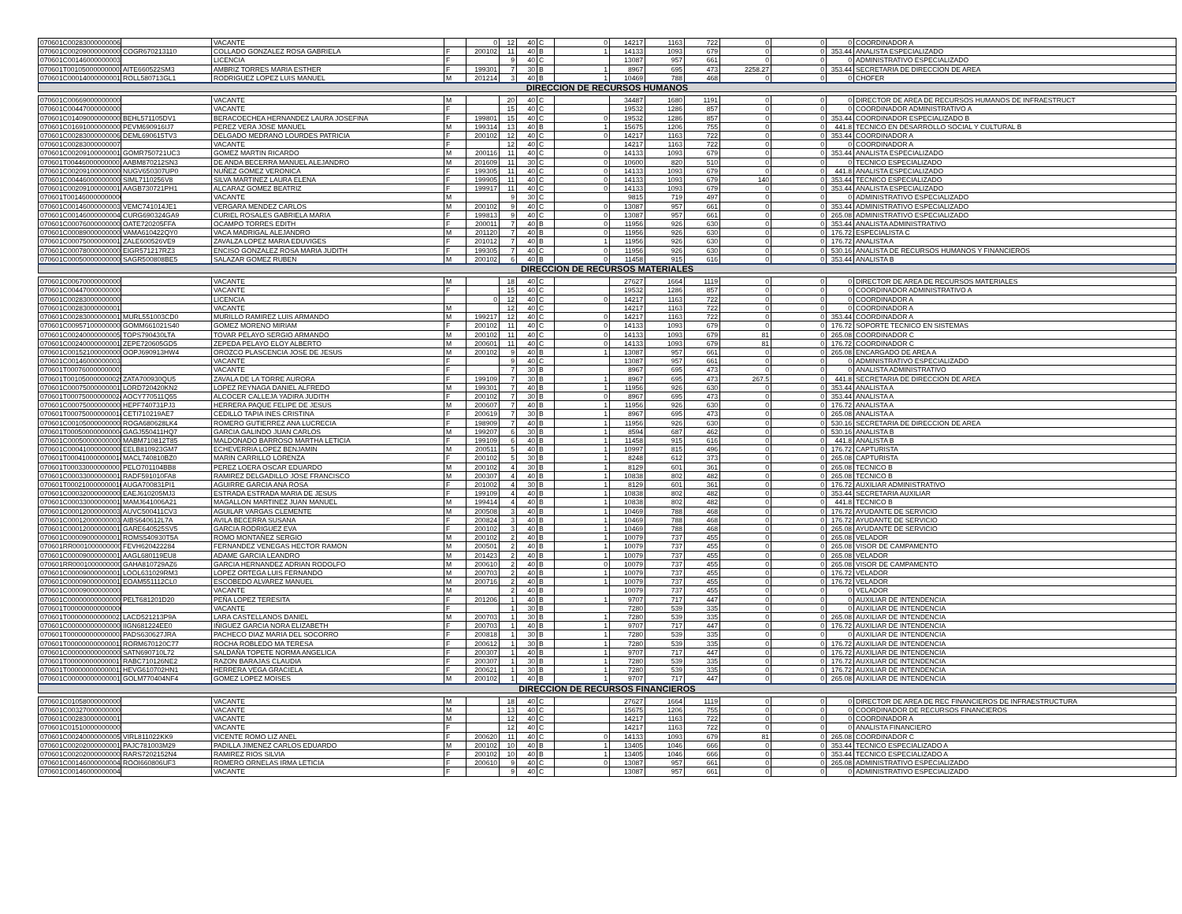| 070601C002830000000067 | | VACANTE | | 0 | 12 | 40 | C | 0 | 14217 | 1163 | 722 | 0 | 0 | 0 | COORDINADOR A |
| 070601C002090000000001 | COGR670213110 | COLLADO GONZALEZ ROSA GABRIELA | F | 200102 | 11 | 40 | B | 1 | 14133 | 1093 | 679 | 0 | 0 | 353.44 | ANALISTA ESPECIALIZADO |
| 070601C001460000000039 | | LICENCIA | F | | 9 | 40 | C | | 13087 | 957 | 661 | 0 | 0 | 0 | ADMINISTRATIVO ESPECIALIZADO |
| 070601T001050000000003 | AITE660522SM3 | AMBRIZ TORRES MARIA ESTHER | F | 199301 | 7 | 30 | B | 1 | 8967 | 695 | 473 | 2258.27 | 0 | 353.44 | SECRETARIA DE DIRECCION DE AREA |
| 070601C000140000000016 | ROLL580713GL1 | RODRIGUEZ LOPEZ LUIS MANUEL | M | 201214 | 3 | 40 | B | 1 | 10469 | 788 | 468 | 0 | 0 | 0 | CHOFER |
| DIRECCION DE RECURSOS HUMANOS | | | | | | | | | | | | | | | |
| 070601C006690000000001 | | VACANTE | M | | 20 | 40 | C | | 34487 | 1680 | 1191 | 0 | 0 | 0 | DIRECTOR DE AREA DE RECURSOS HUMANOS DE INFRAESTRUCT |
| 070601C004470000000001 | | VACANTE | F | | 15 | 40 | C | | 19532 | 1286 | 857 | 0 | 0 | 0 | COORDINADOR ADMINISTRATIVO A |
| 070601C014090000000001 | BEHL571105DV1 | BERACOECHEA HERNANDEZ LAURA JOSEFINA | F | 199801 | 15 | 40 | C | 0 | 19532 | 1286 | 857 | 0 | 0 | 353.44 | COORDINADOR ESPECIALIZADO B |
| 070601C016910000000001 | PEVM690916IJ7 | PEREZ VERA JOSE MANUEL | M | 199314 | 13 | 40 | B | 1 | 15675 | 1206 | 755 | 0 | 0 | 441.8 | TECNICO EN DESARROLLO SOCIAL Y CULTURAL B |
| 070601C002830000000068 | DEML690615TV3 | DELGADO MEDRANO LOURDES PATRICIA | F | 200102 | 12 | 40 | C | 0 | 14217 | 1163 | 722 | 0 | 0 | 353.44 | COORDINADOR A |
| 070601C002830000000070 | | VACANTE | F | | 12 | 40 | C | | 14217 | 1163 | 722 | 0 | 0 | 0 | COORDINADOR A |
| 070601C002091000000018 | GOMR750721UC3 | GOMEZ MARTIN RICARDO | M | 200116 | 11 | 40 | C | 0 | 14133 | 1093 | 679 | 0 | 0 | 353.44 | ANALISTA ESPECIALIZADO |
| 070601T004460000000001 | AABM870212SN3 | DE ANDA BECERRA MANUEL ALEJANDRO | M | 201609 | 11 | 30 | C | 0 | 10600 | 820 | 510 | 0 | 0 | 0 | TECNICO ESPECIALIZADO |
| 070601C002091000000004 | NUGV650307UP0 | NUÑEZ GOMEZ VERONICA | F | 199305 | 11 | 40 | C | 0 | 14133 | 1093 | 679 | 0 | 0 | 441.8 | ANALISTA ESPECIALIZADO |
| 070601C004460000000003 | SIML7110256V8 | SILVA MARTINEZ LAURA ELENA | F | 199905 | 11 | 40 | C | 0 | 14133 | 1093 | 679 | 140 | 0 | 353.44 | TECNICO ESPECIALIZADO |
| 070601C002091000000017 | AAGB730721PH1 | ALCARAZ GOMEZ BEATRIZ | F | 199917 | 11 | 40 | C | 0 | 14133 | 1093 | 679 | 0 | 0 | 353.44 | ANALISTA ESPECIALIZADO |
| 070601T001460000000006 | | VACANTE | M | | 9 | 30 | C | | 9815 | 719 | 497 | 0 | 0 | 0 | ADMINISTRATIVO ESPECIALIZADO |
| 070601C001460000000036 | VEMC741014JE1 | VERGARA MENDEZ CARLOS | M | 200102 | 9 | 40 | C | 0 | 13087 | 957 | 661 | 0 | 0 | 353.44 | ADMINISTRATIVO ESPECIALIZADO |
| 070601C001460000000043 | CURG690324GA9 | CURIEL ROSALES GABRIELA MARIA | F | 199813 | 9 | 40 | C | 0 | 13087 | 957 | 661 | 0 | 0 | 265.08 | ADMINISTRATIVO ESPECIALIZADO |
| 070601C000760000000002 | OATE720205FFA | OCAMPO TORRES EDITH | F | 200011 | 7 | 40 | B | 0 | 11956 | 926 | 630 | 0 | 0 | 353.44 | ANALISTA ADMINISTRATIVO |
| 070601C000890000000001 | VAMA610422QY0 | VACA MADRIGAL ALEJANDRO | M | 201120 | 7 | 40 | B | 0 | 11956 | 926 | 630 | 0 | 0 | 176.72 | ESPECIALISTA C |
| 070601C000750000000013 | ZALE600526VE9 | ZAVALZA LOPEZ MARIA EDUVIGES | F | 201012 | 7 | 40 | B | 1 | 11956 | 926 | 630 | 0 | 0 | 176.72 | ANALISTA A |
| 070601C000780000000001 | EIGR571217RZ3 | ENCISO GONZALEZ ROSA MARIA JUDITH | F | 199305 | 7 | 40 | C | 0 | 11956 | 926 | 630 | 0 | 0 | 530.16 | ANALISTA DE RECURSOS HUMANOS Y FINANCIEROS |
| 070601C000500000000002 | SAGR500808BE5 | SALAZAR GOMEZ RUBEN | M | 200102 | 6 | 40 | B | 0 | 11458 | 915 | 616 | 0 | 0 | 353.44 | ANALISTA B |
| DIRECCION DE RECURSOS MATERIALES | | | | | | | | | | | | | | | |
| 070601C006700000000001 | | VACANTE | M | | 18 | 40 | C | | 27627 | 1664 | 1119 | 0 | 0 | 0 | DIRECTOR DE AREA DE RECURSOS MATERIALES |
| 070601C004470000000002 | | VACANTE | F | | 15 | 40 | C | | 19532 | 1286 | 857 | 0 | 0 | 0 | COORDINADOR ADMINISTRATIVO A |
| 070601C002830000000009 | | LICENCIA | | 0 | 12 | 40 | C | 0 | 14217 | 1163 | 722 | 0 | 0 | 0 | COORDINADOR A |
| 070601C002830000000018 | | VACANTE | M | | 12 | 40 | C | | 14217 | 1163 | 722 | 0 | 0 | 0 | COORDINADOR A |
| 070601C002830000000011 | MURL551003CD0 | MURILLO RAMIREZ LUIS ARMANDO | M | 199217 | 12 | 40 | C | 0 | 14217 | 1163 | 722 | 0 | 0 | 353.44 | COORDINADOR A |
| 070601C009571000000006 | GOMM661021S40 | GOMEZ MORENO MIRIAM | F | 200102 | 11 | 40 | C | 0 | 14133 | 1093 | 679 | 0 | 0 | 176.72 | SOPORTE TECNICO EN SISTEMAS |
| 070601C002400000000050 | TOPS790430LTA | TOVAR PELAYO SERGIO ARMANDO | M | 200102 | 11 | 40 | C | 0 | 14133 | 1093 | 679 | 81 | 0 | 265.08 | COORDINADOR C |
| 070601C002400000000014 | ZEPE720605GD5 | ZEPEDA PELAYO ELOY ALBERTO | M | 200601 | 11 | 40 | C | 0 | 14133 | 1093 | 679 | 81 | 0 | 176.72 | COORDINADOR C |
| 070601C001521000000001 | OOPJ690913HW4 | OROZCO PLASCENCIA JOSE DE JESUS | M | 200102 | 9 | 40 | B | 1 | 13087 | 957 | 661 | 0 | 0 | 265.08 | ENCARGADO DE AREA A |
| 070601C001460000000037 | | VACANTE | F | | 9 | 40 | C | | 13087 | 957 | 661 | 0 | 0 | 0 | ADMINISTRATIVO ESPECIALIZADO |
| 070601T000760000000002 | | VACANTE | F | | 7 | 30 | B | | 8967 | 695 | 473 | 0 | 0 | 0 | ANALISTA ADMINISTRATIVO |
| 070601T001050000000029 | ZATA700930QU5 | ZAVALA DE LA TORRE AURORA | F | 199109 | 7 | 30 | B | 1 | 8967 | 695 | 473 | 267.5 | 0 | 441.8 | SECRETARIA DE DIRECCION DE AREA |
| 070601C000750000000010 | LORD720420KN2 | LOPEZ REYNAGA DANIEL ALFREDO | M | 199301 | 7 | 40 | B | 1 | 11956 | 926 | 630 | 0 | 0 | 353.44 | ANALISTA A |
| 070601T000750000000024 | AOCY770511Q55 | ALCOCER CALLEJA YADIRA JUDITH | F | 200102 | 7 | 30 | B | 0 | 8967 | 695 | 473 | 0 | 0 | 353.44 | ANALISTA A |
| 070601C000750000000006 | HEPF740731PJ3 | HERRERA PAQUE FELIPE DE JESUS | M | 200607 | 7 | 40 | B | 1 | 11956 | 926 | 630 | 0 | 0 | 176.72 | ANALISTA A |
| 070601T000750000000014 | CETI710219AE7 | CEDILLO TAPIA INES CRISTINA | F | 200619 | 7 | 30 | B | 1 | 8967 | 695 | 473 | 0 | 0 | 265.08 | ANALISTA A |
| 070601C001050000000002 | ROGA680628LK4 | ROMERO GUTIERREZ ANA LUCRECIA | F | 198909 | 7 | 40 | B | 1 | 11956 | 926 | 630 | 0 | 0 | 530.16 | SECRETARIA DE DIRECCION DE AREA |
| 070601T000500000000004 | GAGJ550411HQ7 | GARCIA GALINDO JUAN CARLOS | M | 199207 | 6 | 30 | B | 1 | 8594 | 687 | 462 | 0 | 0 | 530.16 | ANALISTA B |
| 070601C000500000000009 | MABM710812T85 | MALDONADO BARROSO MARTHA LETICIA | F | 199109 | 6 | 40 | B | 1 | 11458 | 915 | 616 | 0 | 0 | 441.8 | ANALISTA B |
| 070601C000410000000008 | EELB810923GM7 | ECHEVERRIA LOPEZ BENJAMIN | M | 200511 | 5 | 40 | B | 1 | 10997 | 815 | 496 | 0 | 0 | 176.72 | CAPTURISTA |
| 070601T000410000000014 | MACL740810BZ0 | MARIN CARRILLO LORENZA | F | 200102 | 5 | 30 | B | 1 | 8248 | 612 | 373 | 0 | 0 | 265.08 | CAPTURISTA |
| 070601T000330000000001 | PELO701104BB8 | PEREZ LOERA OSCAR EDUARDO | M | 200102 | 4 | 30 | B | 1 | 8129 | 601 | 361 | 0 | 0 | 265.08 | TECNICO B |
| 070601C000330000000011 | RADF591010FA8 | RAMIREZ DELGADILLO JOSE FRANCISCO | M | 200307 | 4 | 40 | B | 1 | 10838 | 802 | 482 | 0 | 0 | 265.08 | TECNICO B |
| 070601T000210000000010 | AUGA700831PI1 | AGUIRRE GARCIA ANA ROSA | F | 201002 | 4 | 30 | B | 1 | 8129 | 601 | 361 | 0 | 0 | 176.72 | AUXILIAR ADMINISTRATIVO |
| 070601C000320000000009 | EAEJ610205MJ3 | ESTRADA ESTRADA MARIA DE JESUS | F | 199109 | 4 | 40 | B | 1 | 10838 | 802 | 482 | 0 | 0 | 353.44 | SECRETARIA AUXILIAR |
| 070601C000330000000010 | MAMJ641006A21 | MAGALLON MARTINEZ JUAN MANUEL | M | 199414 | 4 | 40 | B | 1 | 10838 | 802 | 482 | 0 | 0 | 441.8 | TECNICO B |
| 070601C000120000000037 | AUVC500411CV3 | AGUILAR VARGAS CLEMENTE | M | 200508 | 3 | 40 | B | 1 | 10469 | 788 | 468 | 0 | 0 | 176.72 | AYUDANTE DE SERVICIO |
| 070601C000120000000033 | AIBS640612L7A | AVILA BECERRA SUSANA | F | 200824 | 3 | 40 | B | 1 | 10469 | 788 | 468 | 0 | 0 | 176.72 | AYUDANTE DE SERVICIO |
| 070601C000120000000018 | GARE640525SV5 | GARCIA RODRIGUEZ EVA | F | 200102 | 3 | 40 | B | 1 | 10469 | 788 | 468 | 0 | 0 | 265.08 | AYUDANTE DE SERVICIO |
| 070601C000090000000010 | ROMS540930T5A | ROMO MONTAÑEZ SERGIO | M | 200102 | 2 | 40 | B | 1 | 10079 | 737 | 455 | 0 | 0 | 265.08 | VELADOR |
| 070601RR00010000000007 | FEVH620422284 | FERNANDEZ VENEGAS HECTOR RAMON | M | 200501 | 2 | 40 | B | 1 | 10079 | 737 | 455 | 0 | 0 | 265.08 | VISOR DE CAMPAMENTO |
| 070601C000090000000017 | AAGL680119EU8 | ADAME GARCIA LEANDRO | M | 201423 | 2 | 40 | B | 1 | 10079 | 737 | 455 | 0 | 0 | 265.08 | VELADOR |
| 070601RR00010000000008 | GAHA810729AZ6 | GARCIA HERNANDEZ ADRIAN RODOLFO | M | 200610 | 2 | 40 | B | 0 | 10079 | 737 | 455 | 0 | 0 | 265.08 | VISOR DE CAMPAMENTO |
| 070601C000090000000013 | LOOL631029RM3 | LOPEZ ORTEGA LUIS FERNANDO | M | 200703 | 2 | 40 | B | 1 | 10079 | 737 | 455 | 0 | 0 | 176.72 | VELADOR |
| 070601C000090000000012 | EOAM551112CL0 | ESCOBEDO ALVAREZ MANUEL | M | 200716 | 2 | 40 | B | 1 | 10079 | 737 | 455 | 0 | 0 | 176.72 | VELADOR |
| 070601C000090000000002 | | VACANTE | M | | 2 | 40 | B | | 10079 | 737 | 455 | 0 | 0 | 0 | VELADOR |
| 070601C000000000000001 | PELT681201D20 | PEÑA LOPEZ TERESITA | F | 201206 | 1 | 40 | B | 1 | 9707 | 717 | 447 | 0 | 0 | 0 | AUXILIAR DE INTENDENCIA |
| 070601T000000000000006 | | VACANTE | F | | 1 | 30 | B | | 7280 | 539 | 335 | 0 | 0 | 0 | AUXILIAR DE INTENDENCIA |
| 070601T000000000000023 | LACD521213P9A | LARA CASTELLANOS DANIEL | M | 200703 | 1 | 30 | B | 1 | 7280 | 539 | 335 | 0 | 0 | 265.08 | AUXILIAR DE INTENDENCIA |
| 070601C000000000000007 | IIGN681224EE0 | IÑIGUEZ GARCIA NORA ELIZABETH | F | 200703 | 1 | 40 | B | 1 | 9707 | 717 | 447 | 0 | 0 | 176.72 | AUXILIAR DE INTENDENCIA |
| 070601T000000000000003 | PADS630627JRA | PACHECO DIAZ MARIA DEL SOCORRO | F | 200818 | 1 | 30 | B | 1 | 7280 | 539 | 335 | 0 | 0 | 0 | AUXILIAR DE INTENDENCIA |
| 070601T000000000000011 | RORM670120C77 | ROCHA ROBLEDO MA TERESA | F | 200612 | 1 | 30 | B | 1 | 7280 | 539 | 335 | 0 | 0 | 176.72 | AUXILIAR DE INTENDENCIA |
| 070601C000000000000004 | SATN690710L72 | SALDAÑA TOPETE NORMA ANGELICA | F | 200307 | 1 | 40 | B | 1 | 9707 | 717 | 447 | 0 | 0 | 176.72 | AUXILIAR DE INTENDENCIA |
| 070601T000000000000017 | RABC710126NE2 | RAZON BARAJAS CLAUDIA | F | 200307 | 1 | 30 | B | 1 | 7280 | 539 | 335 | 0 | 0 | 176.72 | AUXILIAR DE INTENDENCIA |
| 070601T000000000000013 | HEVG610702HN1 | HERRERA VEGA GRACIELA | F | 200621 | 1 | 30 | B | 1 | 7280 | 539 | 335 | 0 | 0 | 176.72 | AUXILIAR DE INTENDENCIA |
| 070601C000000000000010 | GOLM770404NF4 | GOMEZ LOPEZ MOISES | M | 200102 | 1 | 40 | B | 1 | 9707 | 717 | 447 | 0 | 0 | 265.08 | AUXILIAR DE INTENDENCIA |
| DIRECCION DE RECURSOS FINANCIEROS | | | | | | | | | | | | | | | |
| 070601C010580000000001 | | VACANTE | M | | 18 | 40 | C | | 27627 | 1664 | 1119 | 0 | 0 | 0 | DIRECTOR DE AREA DE REC FINANCIEROS DE INFRAESTRUCTURA |
| 070601C003270000000001 | | VACANTE | M | | 13 | 40 | C | | 15675 | 1206 | 755 | 0 | 0 | 0 | COORDINADOR DE RECURSOS FINANCIEROS |
| 070601C002830000000016 | | VACANTE | M | | 12 | 40 | C | | 14217 | 1163 | 722 | 0 | 0 | 0 | COORDINADOR A |
| 070601C015100000000001 | | VACANTE | F | | 12 | 40 | C | | 14217 | 1163 | 722 | 0 | 0 | 0 | ANALISTA FINANCIERO |
| 070601C002400000000051 | VIRL811022KK9 | VICENTE ROMO LIZ ANEL | F | 200620 | 11 | 40 | C | 0 | 14133 | 1093 | 679 | 81 | 0 | 265.08 | COORDINADOR C |
| 070601C002020000000010 | PAJC781003M29 | PADILLA JIMENEZ CARLOS EDUARDO | M | 200102 | 10 | 40 | B | 1 | 13405 | 1046 | 666 | 0 | 0 | 353.44 | TECNICO ESPECIALIZADO A |
| 070601C002020000000009 | RARS7202152N4 | RAMIREZ RIOS SILVIA | F | 200102 | 10 | 40 | B | 1 | 13405 | 1046 | 666 | 0 | 0 | 353.44 | TECNICO ESPECIALIZADO A |
| 070601C001460000000048 | ROOI660806UF3 | ROMERO ORNELAS IRMA LETICIA | F | 200610 | 9 | 40 | C | 0 | 13087 | 957 | 661 | 0 | 0 | 265.08 | ADMINISTRATIVO ESPECIALIZADO |
| 070601C001460000000044 | | VACANTE | F | | 9 | 40 | C | | 13087 | 957 | 661 | 0 | 0 | 0 | ADMINISTRATIVO ESPECIALIZADO |